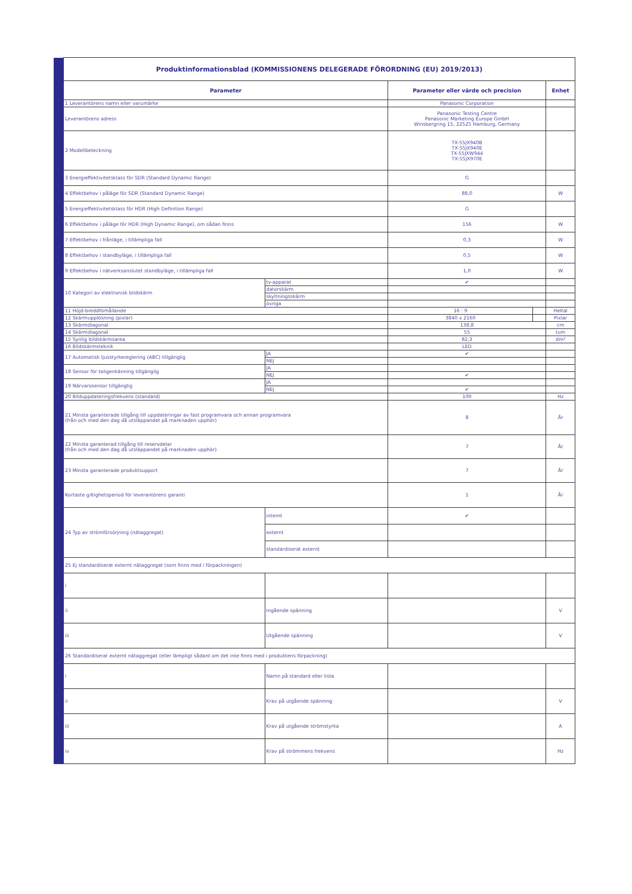| | Produktinformationsblad (KOMMISSIONENS DELEGERADE FÖRORDNING (EU) 2019/2013) | | | | |
| | Parameter | | Parameter eller värde och precision | | Enhet |
| | 1 Leverantörens namn eller varumärke | | Panasonic Corporation | | |
| | Leverantörens adress | | Panasonic Testing Centre Panasonic Marketing Europe GmbH Winsbergring 15, 22525 Hamburg, Germany | | |
| | 2 Modellbeteckning | | TX-55JX940B TX-55JX940E TX-55JXW944 TX-55JX970E | | |
| | 3 Energieffektivitetsklass för SDR (Standard Dynamic Range) | | G | | |
| | 4 Effektbehov i påläge för SDR (Standard Dynamic Range) | | 88,0 | | W |
| | 5 Energieffektivitetsklass för HDR (High Definition Range) | | G | | |
| | 6 Effektbehov i påläge för HDR (High Dynamic Range), om sådan finns | | 156 | | W |
| | 7 Effektbehov i frånläge, i tillämpliga fall | | 0,3 | | W |
| | 8 Effektbehov i standbyläge, i tillämpliga fall | | 0,5 | | W |
| | 9 Effektbehov i nätverksanslutet standbyläge, i tillämpliga fall | | 1,0 | | W |
| | 10 Kategori av elektronisk bildskärm | tv-apparat | ✔ | | |
| | | datorskärm | | | |
| | | skyltningsskärm | | | |
| | | övriga | | | |
| | 11 Höjd-breddförhållande | | 16 : 9 | | Heltal |
| | 12 Skärmupplösning (pixlar) | | 3840 x 2160 | | Pixlar |
| | 13 Skärmdiagonal | | 138,8 | | cm |
| | 14 Skärmdiagonal | | 55 | | tum |
| | 15 Synlig bildskärmsarea | | 82,3 | | dm² |
| | 16 Bildskärmsteknik | | LED | | |
| | 17 Automatisk ljusstyrkereglering (ABC) tillgänglig | JA | ✔ | | |
| | | NEJ | | | |
| | 18 Sensor för taligenkänning tillgänglig | JA | | | |
| | | NEJ | ✔ | | |
| | 19 Närvarosensor tillgänglig | JA | | | |
| | | NEJ | ✔ | | |
| | 20 Bilduppdateringsfrekvens (standard) | | 100 | | Hz |
| | 21 Minsta garanterade tillgång till uppdateringar av fast programvara och annan programvara (från och med den dag då utsläppandet på marknaden upphör) | | 8 | | År |
| | 22 Minsta garanterad tillgång till reservdelar (från och med den dag då utsläppandet på marknaden upphör) | | 7 | | År |
| | 23 Minsta garanterade produktsupport | | 7 | | År |
| | Kortaste giltighetsperiod för leverantörens garanti | | 1 | | År |
| | 24 Typ av strömförsörjning (nätaggregat) | internt | ✔ | | |
| | | externt | | | |
| | | standardiserat externt | | | |
| | 25 Ej standardiserat externt nätaggregat (som finns med i förpackningen) | | | | |
| | i | | | | |
| | ii | Ingående spänning | | | V |
| | iii | Utgående spänning | | | V |
| | 26 Standardiserat externt nätaggregat (eller lämpligt sådant om det inte finns med i produktens förpackning) | | | | |
| | i | Namn på standard eller lista | | | |
| | ii | Krav på utgående spänning | | | V |
| | iii | Krav på utgående strömstyrka | | | A |
| | iv | Krav på strömmens frekvens | | | Hz |